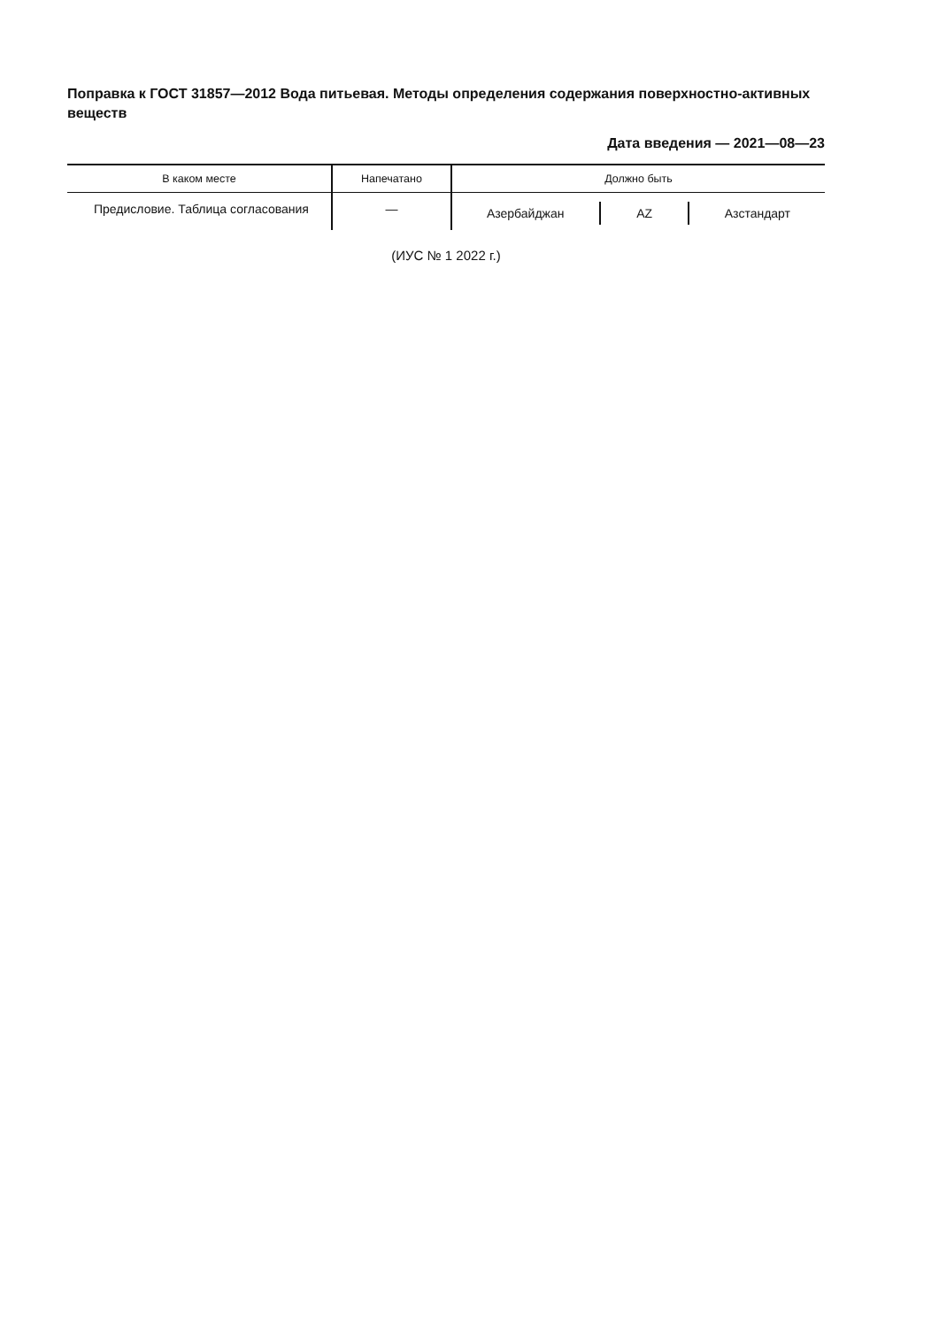Поправка к ГОСТ 31857—2012 Вода питьевая. Методы определения содержания поверхностно-активных веществ
Дата введения — 2021—08—23
| В каком месте | Напечатано | Должно быть |
| --- | --- | --- |
| Предисловие. Таблица согла­сования | — | Азербайджан AZ Азстандарт |
(ИУС № 1 2022 г.)